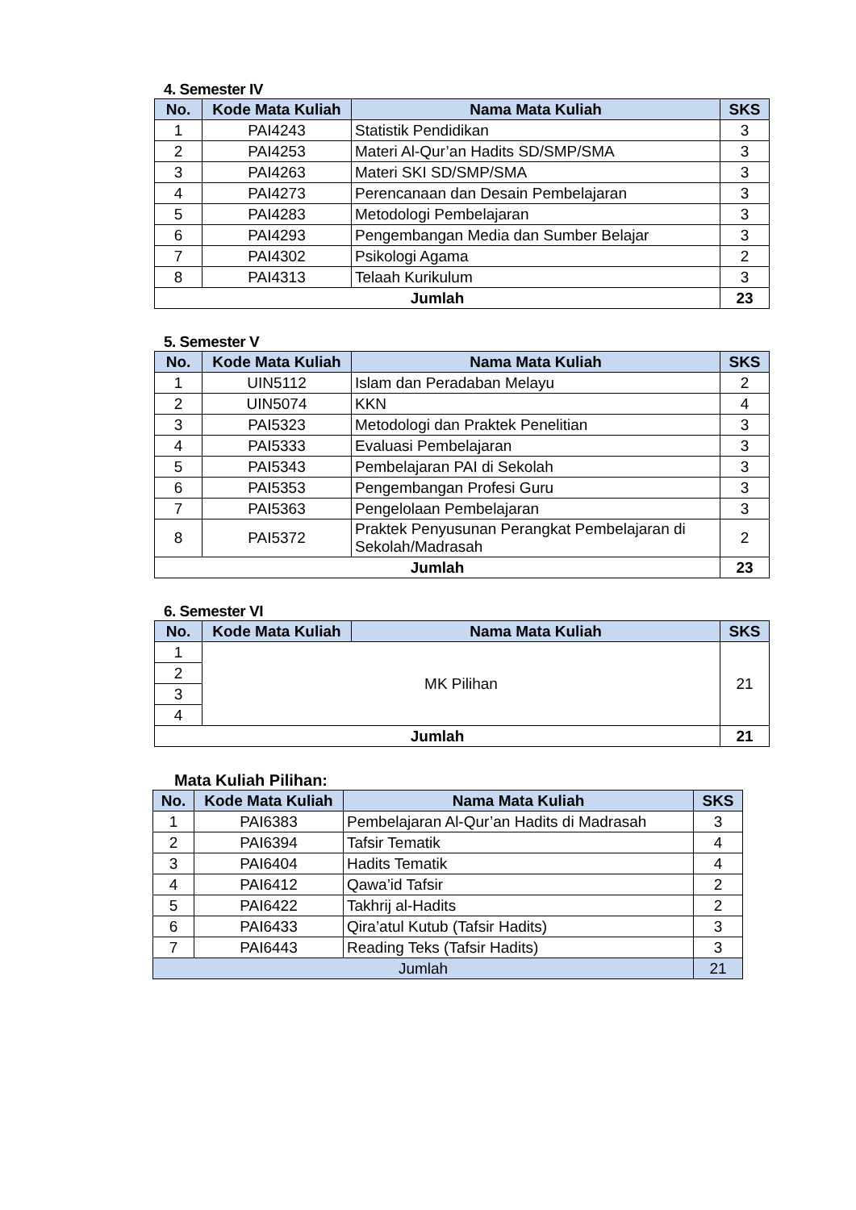4. Semester IV
| No. | Kode Mata Kuliah | Nama Mata Kuliah | SKS |
| --- | --- | --- | --- |
| 1 | PAI4243 | Statistik Pendidikan | 3 |
| 2 | PAI4253 | Materi Al-Qur’an Hadits SD/SMP/SMA | 3 |
| 3 | PAI4263 | Materi SKI SD/SMP/SMA | 3 |
| 4 | PAI4273 | Perencanaan dan Desain Pembelajaran | 3 |
| 5 | PAI4283 | Metodologi Pembelajaran | 3 |
| 6 | PAI4293 | Pengembangan Media dan Sumber Belajar | 3 |
| 7 | PAI4302 | Psikologi Agama | 2 |
| 8 | PAI4313 | Telaah Kurikulum | 3 |
| Jumlah | | | 23 |
5. Semester V
| No. | Kode Mata Kuliah | Nama Mata Kuliah | SKS |
| --- | --- | --- | --- |
| 1 | UIN5112 | Islam dan Peradaban Melayu | 2 |
| 2 | UIN5074 | KKN | 4 |
| 3 | PAI5323 | Metodologi dan Praktek Penelitian | 3 |
| 4 | PAI5333 | Evaluasi Pembelajaran | 3 |
| 5 | PAI5343 | Pembelajaran PAI di Sekolah | 3 |
| 6 | PAI5353 | Pengembangan Profesi Guru | 3 |
| 7 | PAI5363 | Pengelolaan Pembelajaran | 3 |
| 8 | PAI5372 | Praktek Penyusunan Perangkat Pembelajaran di Sekolah/Madrasah | 2 |
| Jumlah | | | 23 |
6. Semester VI
| No. | Kode Mata Kuliah | Nama Mata Kuliah | SKS |
| --- | --- | --- | --- |
| 1 | MK Pilihan | | 21 |
| 2 | | | |
| 3 | | | |
| 4 | | | |
| Jumlah | | | 21 |
Mata Kuliah Pilihan:
| No. | Kode Mata Kuliah | Nama Mata Kuliah | SKS |
| --- | --- | --- | --- |
| 1 | PAI6383 | Pembelajaran Al-Qur’an Hadits di Madrasah | 3 |
| 2 | PAI6394 | Tafsir Tematik | 4 |
| 3 | PAI6404 | Hadits Tematik | 4 |
| 4 | PAI6412 | Qawa’id Tafsir | 2 |
| 5 | PAI6422 | Takhrij al-Hadits | 2 |
| 6 | PAI6433 | Qira’atul Kutub (Tafsir Hadits) | 3 |
| 7 | PAI6443 | Reading Teks (Tafsir Hadits) | 3 |
| Jumlah | | | 21 |